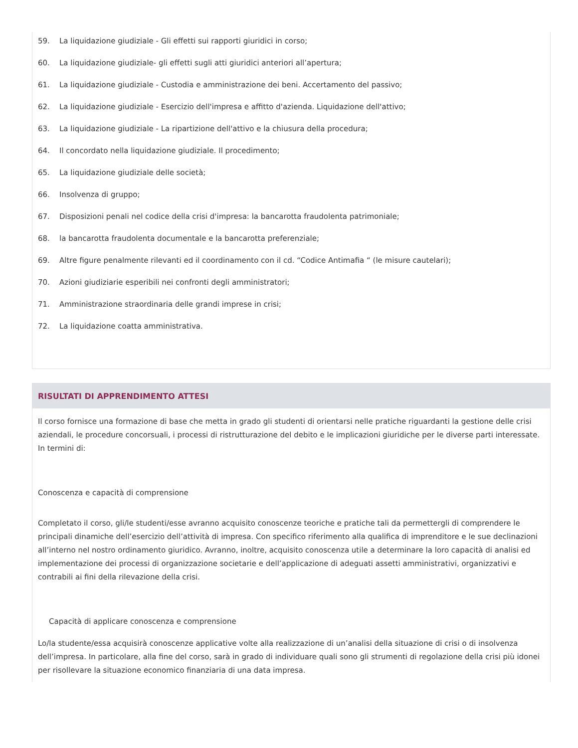59. La liquidazione giudiziale - Gli effetti sui rapporti giuridici in corso;
60. La liquidazione giudiziale- gli effetti sugli atti giuridici anteriori all’apertura;
61. La liquidazione giudiziale - Custodia e amministrazione dei beni. Accertamento del passivo;
62. La liquidazione giudiziale - Esercizio dell'impresa e affitto d'azienda. Liquidazione dell'attivo;
63. La liquidazione giudiziale - La ripartizione dell'attivo e la chiusura della procedura;
64. Il concordato nella liquidazione giudiziale. Il procedimento;
65. La liquidazione giudiziale delle società;
66. Insolvenza di gruppo;
67. Disposizioni penali nel codice della crisi d'impresa: la bancarotta fraudolenta patrimoniale;
68. la bancarotta fraudolenta documentale e la bancarotta preferenziale;
69. Altre figure penalmente rilevanti ed il coordinamento con il cd. “Codice Antimafia “ (le misure cautelari);
70. Azioni giudiziarie esperibili nei confronti degli amministratori;
71. Amministrazione straordinaria delle grandi imprese in crisi;
72. La liquidazione coatta amministrativa.
RISULTATI DI APPRENDIMENTO ATTESI
Il corso fornisce una formazione di base che metta in grado gli studenti di orientarsi nelle pratiche riguardanti la gestione delle crisi aziendali, le procedure concorsuali, i processi di ristrutturazione del debito e le implicazioni giuridiche per le diverse parti interessate. In termini di:
Conoscenza e capacità di comprensione
Completato il corso, gli/le studenti/esse avranno acquisito conoscenze teoriche e pratiche tali da permettergli di comprendere le principali dinamiche dell’esercizio dell’attività di impresa. Con specifico riferimento alla qualifica di imprenditore e le sue declinazioni all’interno nel nostro ordinamento giuridico. Avranno, inoltre, acquisito conoscenza utile a determinare la loro capacità di analisi ed implementazione dei processi di organizzazione societarie e dell’applicazione di adeguati assetti amministrativi, organizzativi e contrabili ai fini della rilevazione della crisi.
Capacità di applicare conoscenza e comprensione
Lo/la studente/essa acquisirà conoscenze applicative volte alla realizzazione di un’analisi della situazione di crisi o di insolvenza dell’impresa. In particolare, alla fine del corso, sarà in grado di individuare quali sono gli strumenti di regolazione della crisi più idonei per risollevare la situazione economico finanziaria di una data impresa.